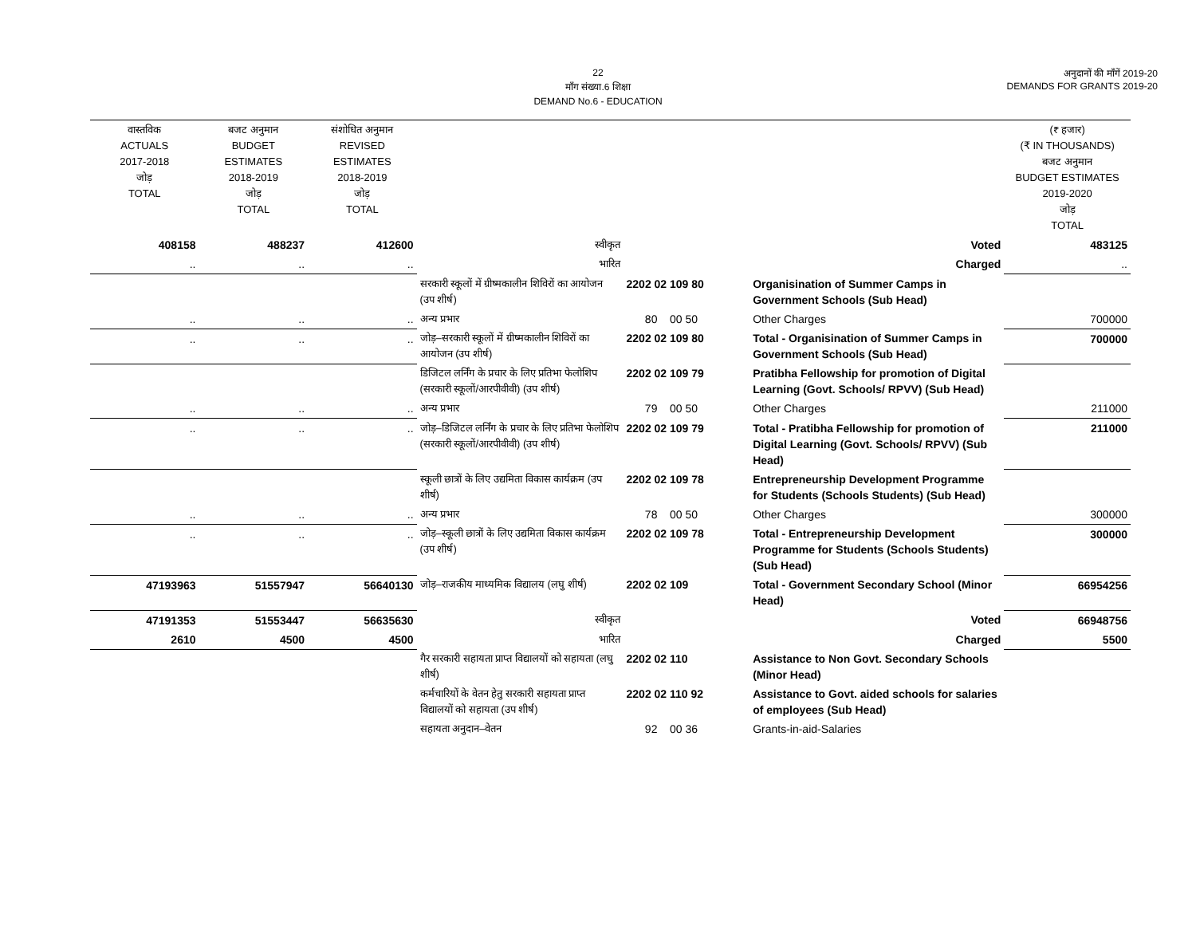22
माँग संख्या.6 शिक्षा
DEMAND No.6 - EDUCATION
अनुदानों की माँगें 2019-20
DEMANDS FOR GRANTS 2019-20
| वास्तविक ACTUALS 2017-2018 जोड़ TOTAL | बजट अनुमान BUDGET ESTIMATES 2018-2019 जोड़ TOTAL | संशोधित अनुमान REVISED ESTIMATES 2018-2019 जोड़ TOTAL | | | | (₹ हजार) (₹ IN THOUSANDS) बजट अनुमान BUDGET ESTIMATES 2019-2020 जोड़ TOTAL |
| --- | --- | --- | --- | --- | --- | --- |
| 408158 | 488237 | 412600 | स्वीकृत | | Voted | 483125 |
| .. | .. | .. | भारित | | Charged | .. |
| | | | सरकारी स्कूलों में ग्रीष्मकालीन शिविरों का आयोजन (उप शीर्ष) | 2202 02 109 80 | Organisination of Summer Camps in Government Schools (Sub Head) | |
| .. | .. | .. | अन्य प्रभार | 80 00 50 | Other Charges | 700000 |
| .. | .. | .. | जोड़–सरकारी स्कूलों में ग्रीष्मकालीन शिविरों का आयोजन (उप शीर्ष) | 2202 02 109 80 | Total - Organisination of Summer Camps in Government Schools (Sub Head) | 700000 |
| | | | डिजिटल लर्निंग के प्रचार के लिए प्रतिभा फेलोशिप (सरकारी स्कूलों/आरपीवीवी) (उप शीर्ष) | 2202 02 109 79 | Pratibha Fellowship for promotion of Digital Learning (Govt. Schools/ RPVV) (Sub Head) | |
| .. | .. | .. | अन्य प्रभार | 79 00 50 | Other Charges | 211000 |
| .. | .. | .. | जोड़–डिजिटल लर्निंग के प्रचार के लिए प्रतिभा फेलोशिप (सरकारी स्कूलों/आरपीवीवी) (उप शीर्ष) | 2202 02 109 79 | Total - Pratibha Fellowship for promotion of Digital Learning (Govt. Schools/ RPVV) (Sub Head) | 211000 |
| | | | स्कूली छात्रों के लिए उद्यमिता विकास कार्यक्रम (उप शीर्ष) | 2202 02 109 78 | Entrepreneurship Development Programme for Students (Schools Students) (Sub Head) | |
| .. | .. | .. | अन्य प्रभार | 78 00 50 | Other Charges | 300000 |
| .. | .. | .. | जोड़–स्कूली छात्रों के लिए उद्यमिता विकास कार्यक्रम (उप शीर्ष) | 2202 02 109 78 | Total - Entrepreneurship Development Programme for Students (Schools Students) (Sub Head) | 300000 |
| 47193963 | 51557947 | 56640130 | जोड़–राजकीय माध्यमिक विद्यालय (लघु शीर्ष) | 2202 02 109 | Total - Government Secondary School (Minor Head) | 66954256 |
| 47191353 | 51553447 | 56635630 | स्वीकृत | | Voted | 66948756 |
| 2610 | 4500 | 4500 | भारित | | Charged | 5500 |
| | | | गैर सरकारी सहायता प्राप्त विद्यालयों को सहायता (लघु शीर्ष) | 2202 02 110 | Assistance to Non Govt. Secondary Schools (Minor Head) | |
| | | | कर्मचारियों के वेतन हेतु सरकारी सहायता प्राप्त विद्यालयों को सहायता (उप शीर्ष) | 2202 02 110 92 | Assistance to Govt. aided schools for salaries of employees (Sub Head) | |
| | | | सहायता अनुदान–वेतन | 92 00 36 | Grants-in-aid-Salaries | |